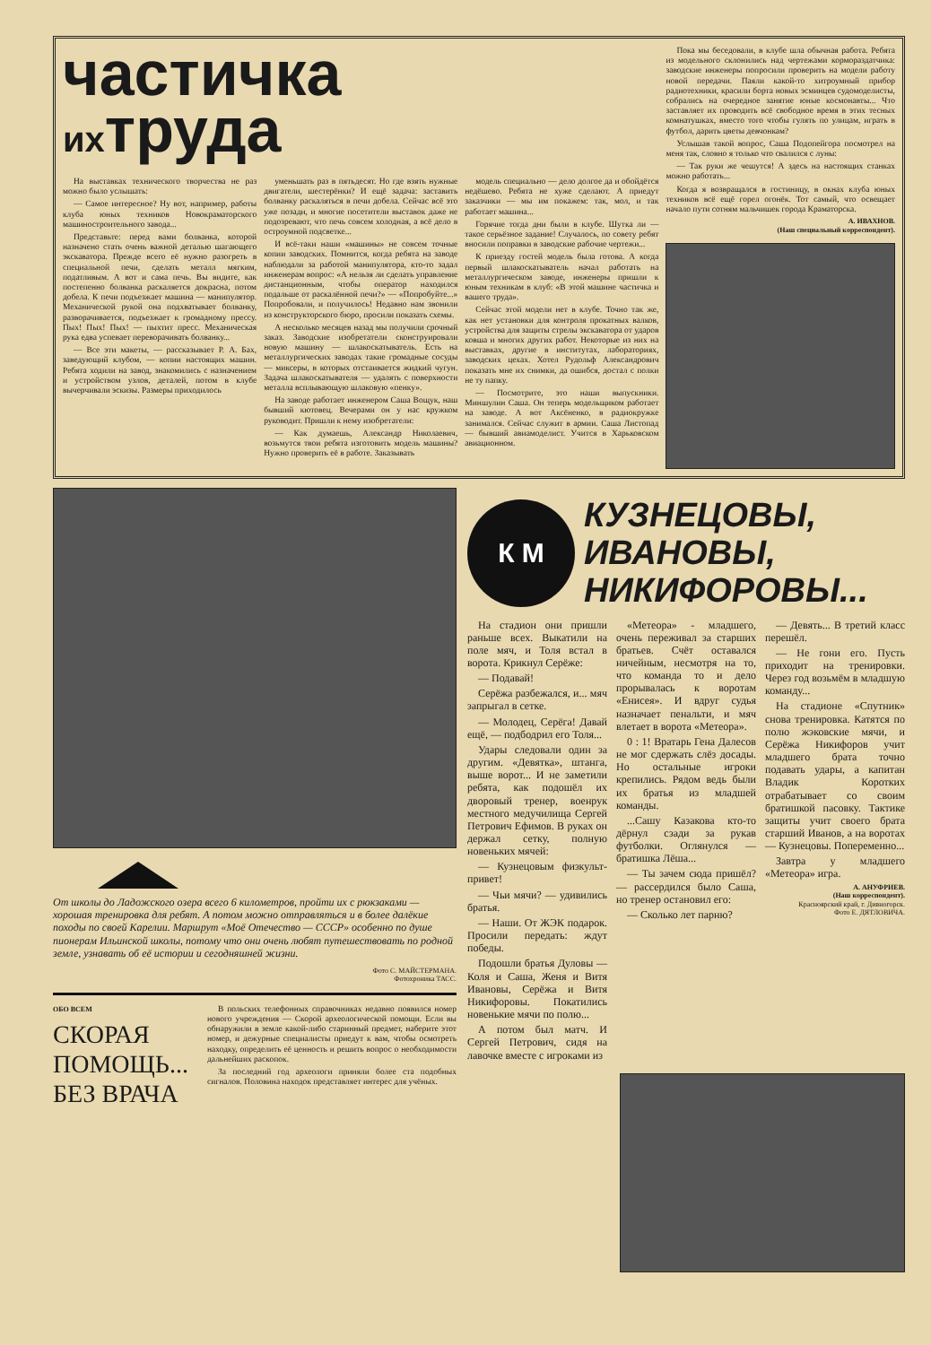частичка
ихтруда
На выставках технического творчества не раз можно было услышать:
— Самое интересное? Ну вот, например, работы клуба юных техников Новокраматорского машиностроительного завода...
Представьте: перед вами болванка, которой назначено стать очень важной деталью шагающего экскаватора. Прежде всего её нужно разогреть в специальной печи, сделать металл мягким, податливым. А вот и сама печь. Вы видите, как постепенно болванка раскаляется докрасна, потом добела. К печи подъезжает машина — манипулятор. Механической рукой она подхватывает болванку, разворачивается, подъезжает к громадному прессу. Пых! Пых! Пых! — пыхтит пресс. Механическая рука едва успевает переворачивать болванку...
— Все эти макеты, — рассказывает Р. А. Бах, заведующий клубом, — копии настоящих машин. Ребята ходили на завод, знакомились с назначением и устройством узлов, деталей, потом в клубе вычерчивали эскизы. Размеры приходилось
уменьшать раз в пятьдесят. Но где взять нужные двигатели, шестерёнки? И ещё задача: заставить болванку раскаляться в печи добела. Сейчас всё это уже позади, и многие посетители выставок даже не подозревают, что печь совсем холодная, а всё дело в остроумной подсветке...
И всё-таки наши «машины» не совсем точные копии заводских. Помнится, когда ребята на заводе наблюдали за работой манипулятора, кто-то задал инженерам вопрос: «А нельзя ли сделать управление дистанционным, чтобы оператор находился подальше от раскалённой печи?» — «Попробуйте...» Попробовали, и получилось! Недавно нам звонили из конструкторского бюро, просили показать схемы.
А несколько месяцев назад мы получили срочный заказ. Заводские изобретатели сконструировали новую машину — шлакоскатыватель. Есть на металлургических заводах такие громадные сосуды — миксеры, в которых отстаивается жидкий чугун. Задача шлакоскатывателя — удалять с поверхности металла всплывающую шлаковую «пенку».
На заводе работает инженером Саша Вощук, наш бывший кютовец. Вечерами он у нас кружком руководит. Пришли к нему изобретатели:
— Как думаешь, Александр Николаевич, возьмутся твои ребята изготовить модель машины? Нужно проверить её в работе. Заказывать
модель специально — дело долгое да и обойдётся недёшево. Ребята не хуже сделают. А приедут заказчики — мы им покажем: так, мол, и так работает машина...
Горячие тогда дни были в клубе. Шутка ли — такое серьёзное задание! Случалось, по совету ребят вносили поправки в заводские рабочие чертежи...
К приезду гостей модель была готова. А когда первый шлакоскатыватель начал работать на металлургическом заводе, инженеры пришли к юным техникам в клуб: «В этой машине частичка и вашего труда».
Сейчас этой модели нет в клубе. Точно так же, как нет установки для контроля прокатных валков, устройства для защиты стрелы экскаватора от ударов ковша и многих других работ. Некоторые из них на выставках, другие в институтах, лабораториях, заводских цехах. Хотел Рудольф Александрович показать мне их снимки, да ошибся, достал с полки не ту папку.
— Посмотрите, это наши выпускники. Миншулин Саша. Он теперь модельщиком работает на заводе. А вот Аксёненко, в радиокружке занимался. Сейчас служит в армии. Саша Листопад — бывший авиамоделист. Учится в Харьковском авиационном.
Пока мы беседовали, в клубе шла обычная работа. Ребята из модельного склонились над чертежами кормораздатчика: заводские инженеры попросили проверить на модели работу новой передачи. Паяли какой-то хитроумный прибор радиотехники, красили борта новых эсминцев судомоделисты, собрались на очередное занятие юные космонавты... Что заставляет их проводить всё свободное время в этих тесных комнатушках, вместо того чтобы гулять по улицам, играть в футбол, дарить цветы девчонкам?
Услышав такой вопрос, Саша Подопейгора посмотрел на меня так, словно я только что свалился с луны:
— Так руки же чешутся! А здесь на настоящих станках можно работать...
Когда я возвращался в гостиницу, в окнах клуба юных техников всё ещё горел огонёк. Тот самый, что освещает начало пути сотням мальчишек города Краматорска.
А. ИВАХНОВ.
(Наш специальный корреспондент).
От школы до Ладожского озера всего 6 километров, пройти их с рюкзаками — хорошая тренировка для ребят. А потом можно отправляться и в более далёкие походы по своей Карелии. Маршрут «Моё Отечество — СССР» особенно по душе пионерам Ильинской школы, потому что они очень любят путешествовать по родной земле, узнавать об её истории и сегодняшней жизни.
Фото С. МАЙСТЕРМАНА.
Фотохроника ТАСС.
ОБО ВСЕМ
СКОРАЯ ПОМОЩЬ... БЕЗ ВРАЧА
В польских телефонных справочниках недавно появился номер нового учреждения — Скорой археологической помощи. Если вы обнаружили в земле какой-либо старинный предмет, наберите этот номер, и дежурные специалисты приедут к вам, чтобы осмотреть находку, определить её ценность и решить вопрос о необходимости дальнейших раскопок.
За последний год археологи приняли более ста подобных сигналов. Половина находок представляет интерес для учёных.
К М
КУЗНЕЦОВЫ,
ИВАНОВЫ,
НИКИФОРОВЫ...
На стадион они пришли раньше всех. Выкатили на поле мяч, и Толя встал в ворота. Крикнул Серёже:
— Подавай!
Серёжа разбежался, и... мяч запрыгал в сетке.
— Молодец, Серёга! Давай ещё, — подбодрил его Толя...
Удары следовали один за другим. «Девятка», штанга, выше ворот... И не заметили ребята, как подошёл их дворовый тренер, военрук местного медучилища Сергей Петрович Ефимов. В руках он держал сетку, полную новеньких мячей:
— Кузнецовым физкульт-привет!
— Чьи мячи? — удивились братья.
— Наши. От ЖЭК подарок. Просили передать: ждут победы.
Подошли братья Дуловы — Коля и Саша, Женя и Витя Ивановы, Серёжа и Витя Никифоровы. Покатились новенькие мячи по полю...
А потом был матч. И Сергей Петрович, сидя на лавочке вместе с игроками из
«Метеора» - младшего, очень переживал за старших братьев. Счёт оставался ничейным, несмотря на то, что команда то и дело прорывалась к воротам «Енисея». И вдруг судья назначает пенальти, и мяч влетает в ворота «Метеора».
0 : 1! Вратарь Гена Далесов не мог сдержать слёз досады. Но остальные игроки крепились. Рядом ведь были их братья из младшей команды.
...Сашу Казакова кто-то дёрнул сзади за рукав футболки. Оглянулся — братишка Лёша...
— Ты зачем сюда пришёл? — рассердился было Саша, но тренер остановил его:
— Сколько лет парню?
— Девять... В третий класс перешёл.
— Не гони его. Пусть приходит на тренировки. Через год возьмём в младшую команду...
На стадионе «Спутник» снова тренировка. Катятся по полю жэковские мячи, и Серёжа Никифоров учит младшего брата точно подавать удары, а капитан Владик Коротких отрабатывает со своим братишкой пасовку. Тактике защиты учит своего брата старший Иванов, а на воротах — Кузнецовы. Попеременно...
Завтра у младшего «Метеора» игра.
А. АНУФРИЕВ.
(Наш корреспондент).
Красноярский край, г. Дивногорск.
Фото Е. ДЯТЛОВИЧА.